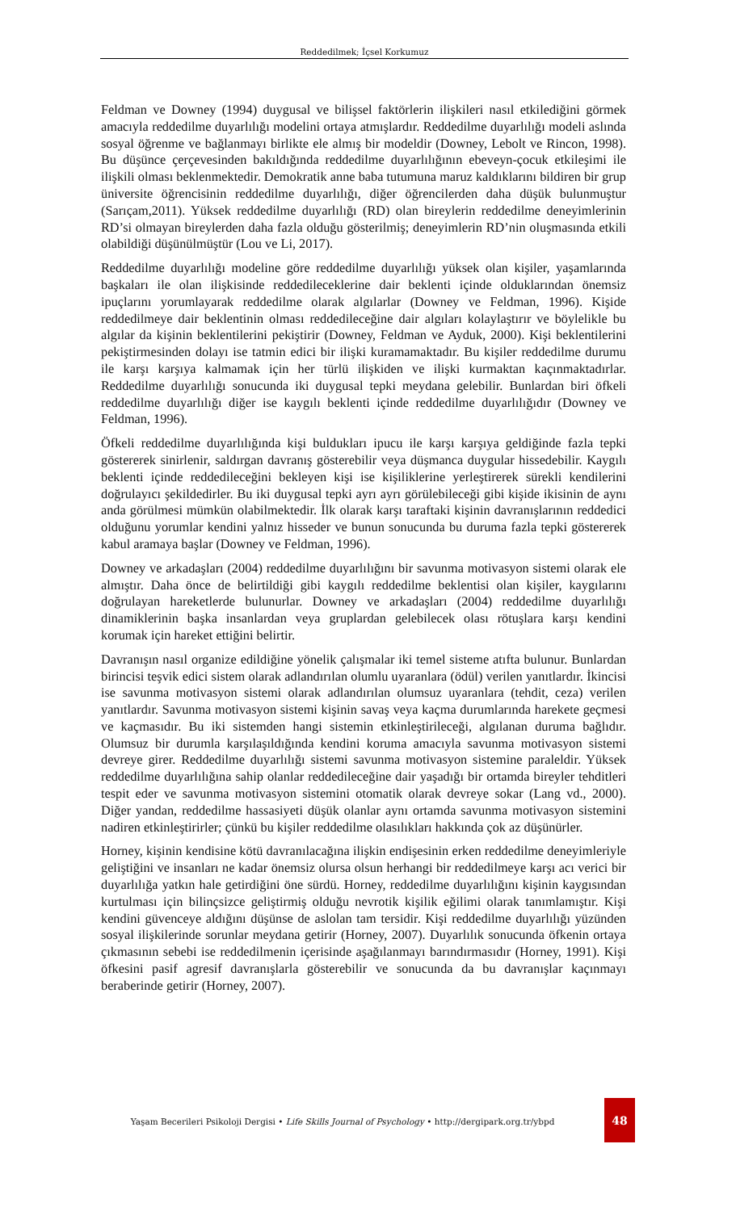Reddedilmek; İçsel Korkumuz
Feldman ve Downey (1994) duygusal ve bilişsel faktörlerin ilişkileri nasıl etkilediğini görmek amacıyla reddedilme duyarlılığı modelini ortaya atmışlardır. Reddedilme duyarlılığı modeli aslında sosyal öğrenme ve bağlanmayı birlikte ele almış bir modeldir (Downey, Lebolt ve Rincon, 1998). Bu düşünce çerçevesinden bakıldığında reddedilme duyarlılığının ebeveyn-çocuk etkileşimi ile ilişkili olması beklenmektedir. Demokratik anne baba tutumuna maruz kaldıklarını bildiren bir grup üniversite öğrencisinin reddedilme duyarlılığı, diğer öğrencilerden daha düşük bulunmuştur (Sarıçam,2011). Yüksek reddedilme duyarlılığı (RD) olan bireylerin reddedilme deneyimlerinin RD’si olmayan bireylerden daha fazla olduğu gösterilmiş; deneyimlerin RD’nin oluşmasında etkili olabildiği düşünülmüştür (Lou ve Li, 2017).
Reddedilme duyarlılığı modeline göre reddedilme duyarlılığı yüksek olan kişiler, yaşamlarında başkaları ile olan ilişkisinde reddedileceklerine dair beklenti içinde olduklarından önemsiz ipuçlarını yorumlayarak reddedilme olarak algılarlar (Downey ve Feldman, 1996). Kişide reddedilmeye dair beklentinin olması reddedileceğine dair algıları kolaylaştırır ve böylelikle bu algılar da kişinin beklentilerini pekiştirir (Downey, Feldman ve Ayduk, 2000). Kişi beklentilerini pekiştirmesinden dolayı ise tatmin edici bir ilişki kuramamaktadır. Bu kişiler reddedilme durumu ile karşı karşıya kalmamak için her türlü ilişkiden ve ilişki kurmaktan kaçınmaktadırlar. Reddedilme duyarlılığı sonucunda iki duygusal tepki meydana gelebilir. Bunlardan biri öfkeli reddedilme duyarlılığı diğer ise kaygılı beklenti içinde reddedilme duyarlılığıdır (Downey ve Feldman, 1996).
Öfkeli reddedilme duyarlılığında kişi buldukları ipucu ile karşı karşıya geldiğinde fazla tepki göstererek sinirlenir, saldırgan davranış gösterebilir veya düşmanca duygular hissedebilir. Kaygılı beklenti içinde reddedileceğini bekleyen kişi ise kişiliklerine yerleştirerek sürekli kendilerini doğrulayıcı şekildedirler. Bu iki duygusal tepki ayrı ayrı görülebileceği gibi kişide ikisinin de aynı anda görülmesi mümkün olabilmektedir. İlk olarak karşı taraftaki kişinin davranışlarının reddedici olduğunu yorumlar kendini yalnız hisseder ve bunun sonucunda bu duruma fazla tepki göstererek kabul aramaya başlar (Downey ve Feldman, 1996).
Downey ve arkadaşları (2004) reddedilme duyarlılığını bir savunma motivasyon sistemi olarak ele almıştır. Daha önce de belirtildiği gibi kaygılı reddedilme beklentisi olan kişiler, kaygılarını doğrulayan hareketlerde bulunurlar. Downey ve arkadaşları (2004) reddedilme duyarlılığı dinamiklerinin başka insanlardan veya gruplardan gelebilecek olası rötuşlara karşı kendini korumak için hareket ettiğini belirtir.
Davranışın nasıl organize edildiğine yönelik çalışmalar iki temel sisteme atıfta bulunur. Bunlardan birincisi teşvik edici sistem olarak adlandırılan olumlu uyaranlara (ödül) verilen yanıtlardır. İkincisi ise savunma motivasyon sistemi olarak adlandırılan olumsuz uyaranlara (tehdit, ceza) verilen yanıtlardır. Savunma motivasyon sistemi kişinin savaş veya kaçma durumlarında harekete geçmesi ve kaçmasıdır. Bu iki sistemden hangi sistemin etkinleştirileceği, algılanan duruma bağlıdır. Olumsuz bir durumla karşılaşıldığında kendini koruma amacıyla savunma motivasyon sistemi devreye girer. Reddedilme duyarlılığı sistemi savunma motivasyon sistemine paraleldir. Yüksek reddedilme duyarlılığına sahip olanlar reddedileceğine dair yaşadığı bir ortamda bireyler tehditleri tespit eder ve savunma motivasyon sistemini otomatik olarak devreye sokar (Lang vd., 2000). Diğer yandan, reddedilme hassasiyeti düşük olanlar aynı ortamda savunma motivasyon sistemini nadiren etkinleştirirler; çünkü bu kişiler reddedilme olasılıkları hakkında çok az düşünürler.
Horney, kişinin kendisine kötü davranılacağına ilişkin endişesinin erken reddedilme deneyimleriyle geliştiğini ve insanları ne kadar önemsiz olursa olsun herhangi bir reddedilmeye karşı acı verici bir duyarlılığa yatkın hale getirdiğini öne sürdü. Horney, reddedilme duyarlılığını kişinin kaygısından kurtulması için bilinçsizce geliştirmiş olduğu nevrotik kişilik eğilimi olarak tanımlamıştır. Kişi kendini güvenceye aldığını düşünse de aslolan tam tersidir. Kişi reddedilme duyarlılığı yüzünden sosyal ilişkilerinde sorunlar meydana getirir (Horney, 2007). Duyarlılık sonucunda öfkenin ortaya çıkmasının sebebi ise reddedilmenin içerisinde aşağılanmayı barındırmasıdır (Horney, 1991). Kişi öfkesini pasif agresif davranışlarla gösterebilir ve sonucunda da bu davranışlar kaçınmayı beraberinde getirir (Horney, 2007).
Yaşam Becerileri Psikoloji Dergisi • Life Skills Journal of Psychology • http://dergipark.org.tr/ybpd
48